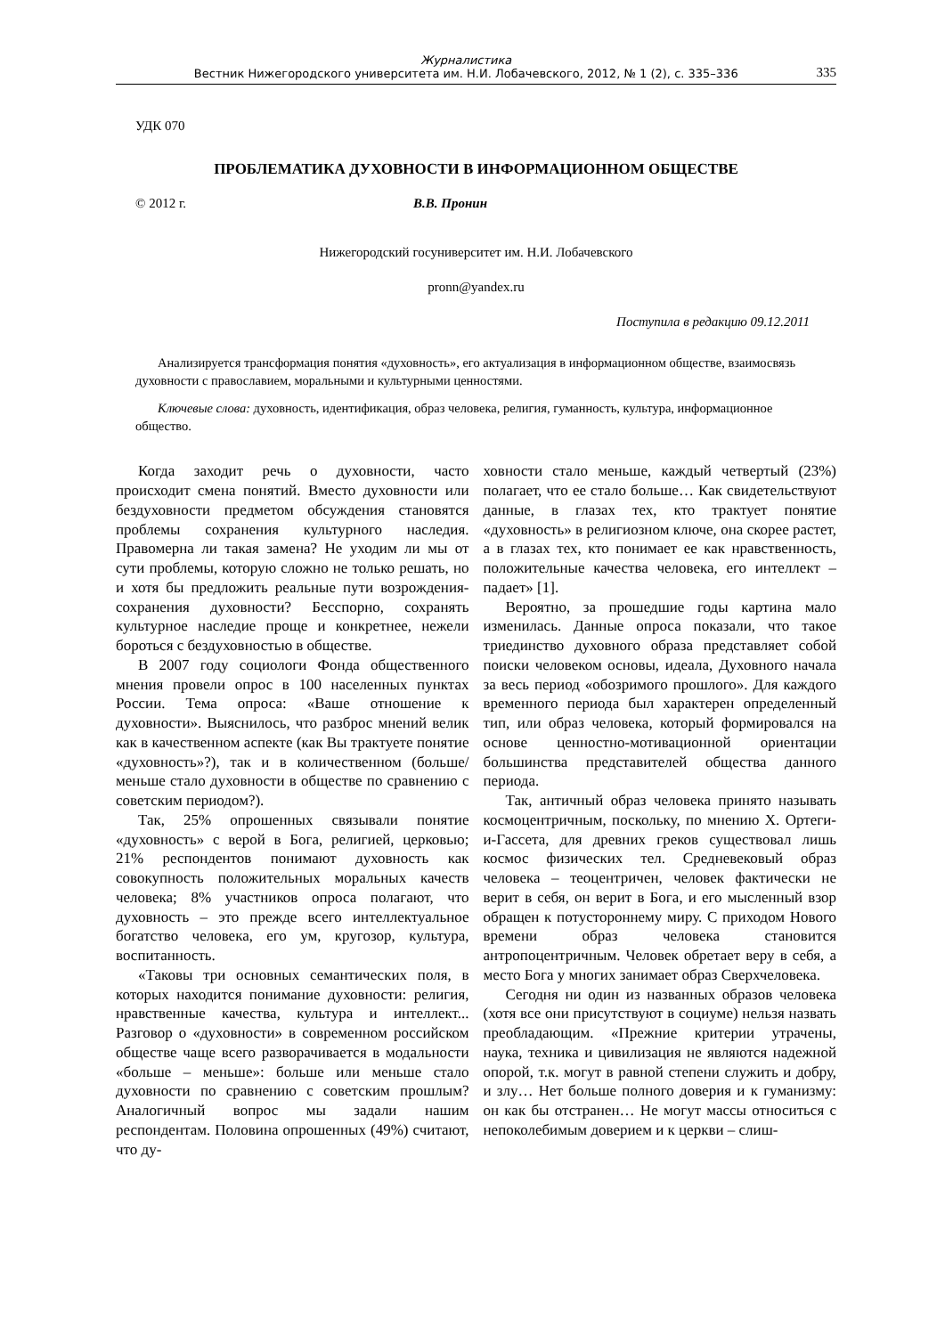Журналистика
Вестник Нижегородского университета им. Н.И. Лобачевского, 2012, № 1 (2), с. 335–336
335
УДК 070
ПРОБЛЕМАТИКА ДУХОВНОСТИ В ИНФОРМАЦИОННОМ ОБЩЕСТВЕ
© 2012 г. В.В. Пронин
Нижегородский госуниверситет им. Н.И. Лобачевского
pronn@yandex.ru
Поступила в редакцию 09.12.2011
Анализируется трансформация понятия «духовность», его актуализация в информационном обществе, взаимосвязь духовности с православием, моральными и культурными ценностями.
Ключевые слова: духовность, идентификация, образ человека, религия, гуманность, культура, информационное общество.
Когда заходит речь о духовности, часто происходит смена понятий. Вместо духовности или бездуховности предметом обсуждения становятся проблемы сохранения культурного наследия. Правомерна ли такая замена? Не уходим ли мы от сути проблемы, которую сложно не только решать, но и хотя бы предложить реальные пути возрождения-сохранения духовности? Бесспорно, сохранять культурное наследие проще и конкретнее, нежели бороться с бездуховностью в обществе.
В 2007 году социологи Фонда общественного мнения провели опрос в 100 населенных пунктах России. Тема опроса: «Ваше отношение к духовности». Выяснилось, что разброс мнений велик как в качественном аспекте (как Вы трактуете понятие «духовность»?), так и в количественном (больше/меньше стало духовности в обществе по сравнению с советским периодом?).
Так, 25% опрошенных связывали понятие «духовность» с верой в Бога, религией, церковью; 21% респондентов понимают духовность как совокупность положительных моральных качеств человека; 8% участников опроса полагают, что духовность – это прежде всего интеллектуальное богатство человека, его ум, кругозор, культура, воспитанность.
«Таковы три основных семантических поля, в которых находится понимание духовности: религия, нравственные качества, культура и интеллект... Разговор о «духовности» в современном российском обществе чаще всего разворачивается в модальности «больше – меньше»: больше или меньше стало духовности по сравнению с советским прошлым? Аналогичный вопрос мы задали нашим респондентам. Половина опрошенных (49%) считают, что ду-
ховности стало меньше, каждый четвертый (23%) полагает, что ее стало больше… Как свидетельствуют данные, в глазах тех, кто трактует понятие «духовность» в религиозном ключе, она скорее растет, а в глазах тех, кто понимает ее как нравственность, положительные качества человека, его интеллект – падает» [1].
Вероятно, за прошедшие годы картина мало изменилась. Данные опроса показали, что такое триединство духовного образа представляет собой поиски человеком основы, идеала, Духовного начала за весь период «обозримого прошлого». Для каждого временного периода был характерен определенный тип, или образ человека, который формировался на основе ценностно-мотивационной ориентации большинства представителей общества данного периода.
Так, античный образ человека принято называть космоцентричным, поскольку, по мнению Х. Ортеги-и-Гассета, для древних греков существовал лишь космос физических тел. Средневековый образ человека – теоцентричен, человек фактически не верит в себя, он верит в Бога, и его мысленный взор обращен к потустороннему миру. С приходом Нового времени образ человека становится антропоцентричным. Человек обретает веру в себя, а место Бога у многих занимает образ Сверхчеловека.
Сегодня ни один из названных образов человека (хотя все они присутствуют в социуме) нельзя назвать преобладающим. «Прежние критерии утрачены, наука, техника и цивилизация не являются надежной опорой, т.к. могут в равной степени служить и добру, и злу… Нет больше полного доверия и к гуманизму: он как бы отстранен… Не могут массы относиться с непоколебимым доверием и к церкви – слиш-